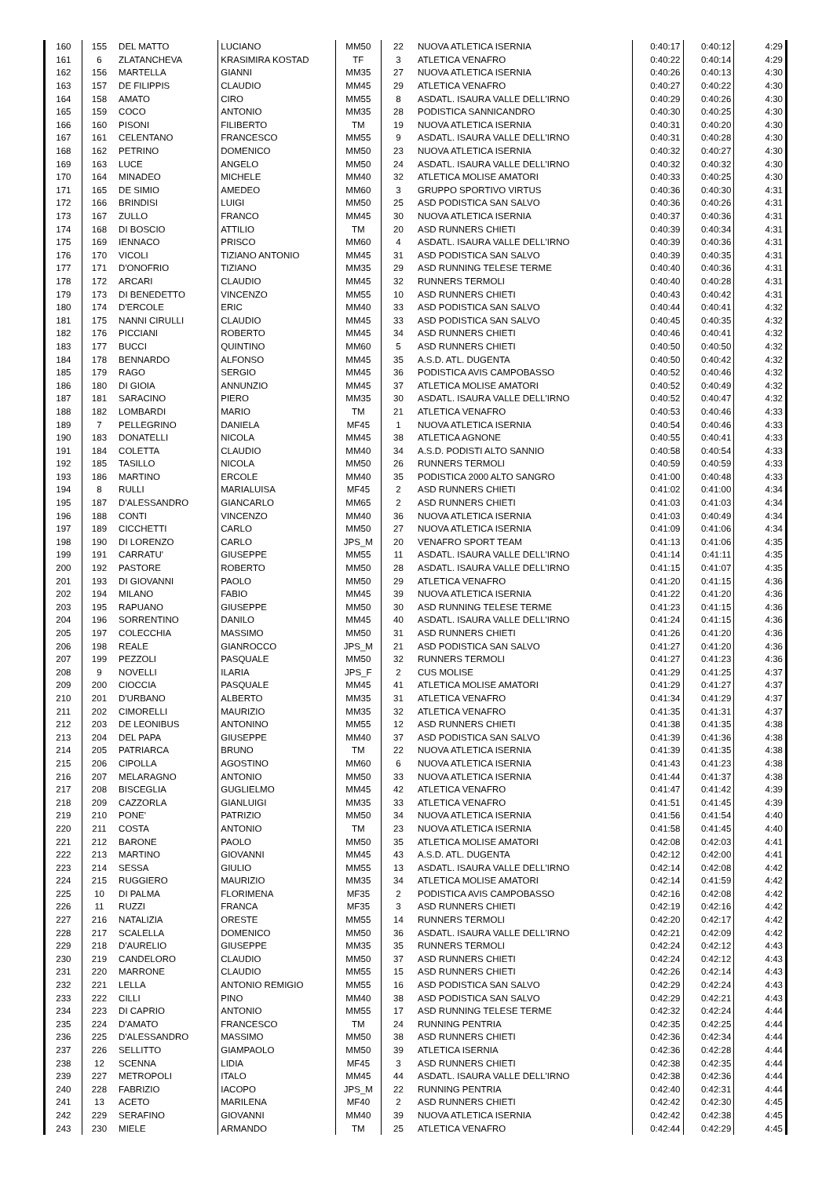| 160 | 155 | DEL MATTO | LUCIANO | MM50 | 22 | NUOVA ATLETICA ISERNIA | 0:40:17 | 0:40:12 | 4:29 |
| 161 | 6 | ZLATANCHEVA | KRASIMIRA KOSTAD | TF | 3 | ATLETICA VENAFRO | 0:40:22 | 0:40:14 | 4:29 |
| 162 | 156 | MARTELLA | GIANNI | MM35 | 27 | NUOVA ATLETICA ISERNIA | 0:40:26 | 0:40:13 | 4:30 |
| 163 | 157 | DE FILIPPIS | CLAUDIO | MM45 | 29 | ATLETICA VENAFRO | 0:40:27 | 0:40:22 | 4:30 |
| 164 | 158 | AMATO | CIRO | MM55 | 8 | ASDATL. ISAURA VALLE DELL'IRNO | 0:40:29 | 0:40:26 | 4:30 |
| 165 | 159 | COCO | ANTONIO | MM35 | 28 | PODISTICA SANNICANDRO | 0:40:30 | 0:40:25 | 4:30 |
| 166 | 160 | PISONI | FILIBERTO | TM | 19 | NUOVA ATLETICA ISERNIA | 0:40:31 | 0:40:20 | 4:30 |
| 167 | 161 | CELENTANO | FRANCESCO | MM55 | 9 | ASDATL. ISAURA VALLE DELL'IRNO | 0:40:31 | 0:40:28 | 4:30 |
| 168 | 162 | PETRINO | DOMENICO | MM50 | 23 | NUOVA ATLETICA ISERNIA | 0:40:32 | 0:40:27 | 4:30 |
| 169 | 163 | LUCE | ANGELO | MM50 | 24 | ASDATL. ISAURA VALLE DELL'IRNO | 0:40:32 | 0:40:32 | 4:30 |
| 170 | 164 | MINADEO | MICHELE | MM40 | 32 | ATLETICA MOLISE AMATORI | 0:40:33 | 0:40:25 | 4:30 |
| 171 | 165 | DE SIMIO | AMEDEO | MM60 | 3 | GRUPPO SPORTIVO VIRTUS | 0:40:36 | 0:40:30 | 4:31 |
| 172 | 166 | BRINDISI | LUIGI | MM50 | 25 | ASD PODISTICA SAN SALVO | 0:40:36 | 0:40:26 | 4:31 |
| 173 | 167 | ZULLO | FRANCO | MM45 | 30 | NUOVA ATLETICA ISERNIA | 0:40:37 | 0:40:36 | 4:31 |
| 174 | 168 | DI BOSCIO | ATTILIO | TM | 20 | ASD RUNNERS CHIETI | 0:40:39 | 0:40:34 | 4:31 |
| 175 | 169 | IENNACO | PRISCO | MM60 | 4 | ASDATL. ISAURA VALLE DELL'IRNO | 0:40:39 | 0:40:36 | 4:31 |
| 176 | 170 | VICOLI | TIZIANO ANTONIO | MM45 | 31 | ASD PODISTICA SAN SALVO | 0:40:39 | 0:40:35 | 4:31 |
| 177 | 171 | D'ONOFRIO | TIZIANO | MM35 | 29 | ASD RUNNING TELESE TERME | 0:40:40 | 0:40:36 | 4:31 |
| 178 | 172 | ARCARI | CLAUDIO | MM45 | 32 | RUNNERS TERMOLI | 0:40:40 | 0:40:28 | 4:31 |
| 179 | 173 | DI BENEDETTO | VINCENZO | MM55 | 10 | ASD RUNNERS CHIETI | 0:40:43 | 0:40:42 | 4:31 |
| 180 | 174 | D'ERCOLE | ERIC | MM40 | 33 | ASD PODISTICA SAN SALVO | 0:40:44 | 0:40:41 | 4:32 |
| 181 | 175 | NANNI CIRULLI | CLAUDIO | MM45 | 33 | ASD PODISTICA SAN SALVO | 0:40:45 | 0:40:35 | 4:32 |
| 182 | 176 | PICCIANI | ROBERTO | MM45 | 34 | ASD RUNNERS CHIETI | 0:40:46 | 0:40:41 | 4:32 |
| 183 | 177 | BUCCI | QUINTINO | MM60 | 5 | ASD RUNNERS CHIETI | 0:40:50 | 0:40:50 | 4:32 |
| 184 | 178 | BENNARDO | ALFONSO | MM45 | 35 | A.S.D. ATL. DUGENTA | 0:40:50 | 0:40:42 | 4:32 |
| 185 | 179 | RAGO | SERGIO | MM45 | 36 | PODISTICA AVIS CAMPOBASSO | 0:40:52 | 0:40:46 | 4:32 |
| 186 | 180 | DI GIOIA | ANNUNZIO | MM45 | 37 | ATLETICA MOLISE AMATORI | 0:40:52 | 0:40:49 | 4:32 |
| 187 | 181 | SARACINO | PIERO | MM35 | 30 | ASDATL. ISAURA VALLE DELL'IRNO | 0:40:52 | 0:40:47 | 4:32 |
| 188 | 182 | LOMBARDI | MARIO | TM | 21 | ATLETICA VENAFRO | 0:40:53 | 0:40:46 | 4:33 |
| 189 | 7 | PELLEGRINO | DANIELA | MF45 | 1 | NUOVA ATLETICA ISERNIA | 0:40:54 | 0:40:46 | 4:33 |
| 190 | 183 | DONATELLI | NICOLA | MM45 | 38 | ATLETICA AGNONE | 0:40:55 | 0:40:41 | 4:33 |
| 191 | 184 | COLETTA | CLAUDIO | MM40 | 34 | A.S.D. PODISTI ALTO SANNIO | 0:40:58 | 0:40:54 | 4:33 |
| 192 | 185 | TASILLO | NICOLA | MM50 | 26 | RUNNERS TERMOLI | 0:40:59 | 0:40:59 | 4:33 |
| 193 | 186 | MARTINO | ERCOLE | MM40 | 35 | PODISTICA 2000 ALTO SANGRO | 0:41:00 | 0:40:48 | 4:33 |
| 194 | 8 | RULLI | MARIALUISA | MF45 | 2 | ASD RUNNERS CHIETI | 0:41:02 | 0:41:00 | 4:34 |
| 195 | 187 | D'ALESSANDRO | GIANCARLO | MM65 | 2 | ASD RUNNERS CHIETI | 0:41:03 | 0:41:03 | 4:34 |
| 196 | 188 | CONTI | VINCENZO | MM40 | 36 | NUOVA ATLETICA ISERNIA | 0:41:03 | 0:40:49 | 4:34 |
| 197 | 189 | CICCHETTI | CARLO | MM50 | 27 | NUOVA ATLETICA ISERNIA | 0:41:09 | 0:41:06 | 4:34 |
| 198 | 190 | DI LORENZO | CARLO | JPS_M | 20 | VENAFRO SPORT TEAM | 0:41:13 | 0:41:06 | 4:35 |
| 199 | 191 | CARRATU' | GIUSEPPE | MM55 | 11 | ASDATL. ISAURA VALLE DELL'IRNO | 0:41:14 | 0:41:11 | 4:35 |
| 200 | 192 | PASTORE | ROBERTO | MM50 | 28 | ASDATL. ISAURA VALLE DELL'IRNO | 0:41:15 | 0:41:07 | 4:35 |
| 201 | 193 | DI GIOVANNI | PAOLO | MM50 | 29 | ATLETICA VENAFRO | 0:41:20 | 0:41:15 | 4:36 |
| 202 | 194 | MILANO | FABIO | MM45 | 39 | NUOVA ATLETICA ISERNIA | 0:41:22 | 0:41:20 | 4:36 |
| 203 | 195 | RAPUANO | GIUSEPPE | MM50 | 30 | ASD RUNNING TELESE TERME | 0:41:23 | 0:41:15 | 4:36 |
| 204 | 196 | SORRENTINO | DANILO | MM45 | 40 | ASDATL. ISAURA VALLE DELL'IRNO | 0:41:24 | 0:41:15 | 4:36 |
| 205 | 197 | COLECCHIA | MASSIMO | MM50 | 31 | ASD RUNNERS CHIETI | 0:41:26 | 0:41:20 | 4:36 |
| 206 | 198 | REALE | GIANROCCO | JPS_M | 21 | ASD PODISTICA SAN SALVO | 0:41:27 | 0:41:20 | 4:36 |
| 207 | 199 | PEZZOLI | PASQUALE | MM50 | 32 | RUNNERS TERMOLI | 0:41:27 | 0:41:23 | 4:36 |
| 208 | 9 | NOVELLI | ILARIA | JPS_F | 2 | CUS MOLISE | 0:41:29 | 0:41:25 | 4:37 |
| 209 | 200 | CIOCCIA | PASQUALE | MM45 | 41 | ATLETICA MOLISE AMATORI | 0:41:29 | 0:41:27 | 4:37 |
| 210 | 201 | D'URBANO | ALBERTO | MM35 | 31 | ATLETICA VENAFRO | 0:41:34 | 0:41:29 | 4:37 |
| 211 | 202 | CIMORELLI | MAURIZIO | MM35 | 32 | ATLETICA VENAFRO | 0:41:35 | 0:41:31 | 4:37 |
| 212 | 203 | DE LEONIBUS | ANTONINO | MM55 | 12 | ASD RUNNERS CHIETI | 0:41:38 | 0:41:35 | 4:38 |
| 213 | 204 | DEL PAPA | GIUSEPPE | MM40 | 37 | ASD PODISTICA SAN SALVO | 0:41:39 | 0:41:36 | 4:38 |
| 214 | 205 | PATRIARCA | BRUNO | TM | 22 | NUOVA ATLETICA ISERNIA | 0:41:39 | 0:41:35 | 4:38 |
| 215 | 206 | CIPOLLA | AGOSTINO | MM60 | 6 | NUOVA ATLETICA ISERNIA | 0:41:43 | 0:41:23 | 4:38 |
| 216 | 207 | MELARAGNO | ANTONIO | MM50 | 33 | NUOVA ATLETICA ISERNIA | 0:41:44 | 0:41:37 | 4:38 |
| 217 | 208 | BISCEGLIA | GUGLIELMO | MM45 | 42 | ATLETICA VENAFRO | 0:41:47 | 0:41:42 | 4:39 |
| 218 | 209 | CAZZORLA | GIANLUIGI | MM35 | 33 | ATLETICA VENAFRO | 0:41:51 | 0:41:45 | 4:39 |
| 219 | 210 | PONE' | PATRIZIO | MM50 | 34 | NUOVA ATLETICA ISERNIA | 0:41:56 | 0:41:54 | 4:40 |
| 220 | 211 | COSTA | ANTONIO | TM | 23 | NUOVA ATLETICA ISERNIA | 0:41:58 | 0:41:45 | 4:40 |
| 221 | 212 | BARONE | PAOLO | MM50 | 35 | ATLETICA MOLISE AMATORI | 0:42:08 | 0:42:03 | 4:41 |
| 222 | 213 | MARTINO | GIOVANNI | MM45 | 43 | A.S.D. ATL. DUGENTA | 0:42:12 | 0:42:00 | 4:41 |
| 223 | 214 | SESSA | GIULIO | MM55 | 13 | ASDATL. ISAURA VALLE DELL'IRNO | 0:42:14 | 0:42:08 | 4:42 |
| 224 | 215 | RUGGIERO | MAURIZIO | MM35 | 34 | ATLETICA MOLISE AMATORI | 0:42:14 | 0:41:59 | 4:42 |
| 225 | 10 | DI PALMA | FLORIMENA | MF35 | 2 | PODISTICA AVIS CAMPOBASSO | 0:42:16 | 0:42:08 | 4:42 |
| 226 | 11 | RUZZI | FRANCA | MF35 | 3 | ASD RUNNERS CHIETI | 0:42:19 | 0:42:16 | 4:42 |
| 227 | 216 | NATALIZIA | ORESTE | MM55 | 14 | RUNNERS TERMOLI | 0:42:20 | 0:42:17 | 4:42 |
| 228 | 217 | SCALELLA | DOMENICO | MM50 | 36 | ASDATL. ISAURA VALLE DELL'IRNO | 0:42:21 | 0:42:09 | 4:42 |
| 229 | 218 | D'AURELIO | GIUSEPPE | MM35 | 35 | RUNNERS TERMOLI | 0:42:24 | 0:42:12 | 4:43 |
| 230 | 219 | CANDELORO | CLAUDIO | MM50 | 37 | ASD RUNNERS CHIETI | 0:42:24 | 0:42:12 | 4:43 |
| 231 | 220 | MARRONE | CLAUDIO | MM55 | 15 | ASD RUNNERS CHIETI | 0:42:26 | 0:42:14 | 4:43 |
| 232 | 221 | LELLA | ANTONIO REMIGIO | MM55 | 16 | ASD PODISTICA SAN SALVO | 0:42:29 | 0:42:24 | 4:43 |
| 233 | 222 | CILLI | PINO | MM40 | 38 | ASD PODISTICA SAN SALVO | 0:42:29 | 0:42:21 | 4:43 |
| 234 | 223 | DI CAPRIO | ANTONIO | MM55 | 17 | ASD RUNNING TELESE TERME | 0:42:32 | 0:42:24 | 4:44 |
| 235 | 224 | D'AMATO | FRANCESCO | TM | 24 | RUNNING PENTRIA | 0:42:35 | 0:42:25 | 4:44 |
| 236 | 225 | D'ALESSANDRO | MASSIMO | MM50 | 38 | ASD RUNNERS CHIETI | 0:42:36 | 0:42:34 | 4:44 |
| 237 | 226 | SELLITTO | GIAMPAOLO | MM50 | 39 | ATLETICA ISERNIA | 0:42:36 | 0:42:28 | 4:44 |
| 238 | 12 | SCENNA | LIDIA | MF45 | 3 | ASD RUNNERS CHIETI | 0:42:38 | 0:42:35 | 4:44 |
| 239 | 227 | METROPOLI | ITALO | MM45 | 44 | ASDATL. ISAURA VALLE DELL'IRNO | 0:42:38 | 0:42:36 | 4:44 |
| 240 | 228 | FABRIZIO | IACOPO | JPS_M | 22 | RUNNING PENTRIA | 0:42:40 | 0:42:31 | 4:44 |
| 241 | 13 | ACETO | MARILENA | MF40 | 2 | ASD RUNNERS CHIETI | 0:42:42 | 0:42:30 | 4:45 |
| 242 | 229 | SERAFINO | GIOVANNI | MM40 | 39 | NUOVA ATLETICA ISERNIA | 0:42:42 | 0:42:38 | 4:45 |
| 243 | 230 | MIELE | ARMANDO | TM | 25 | ATLETICA VENAFRO | 0:42:44 | 0:42:29 | 4:45 |